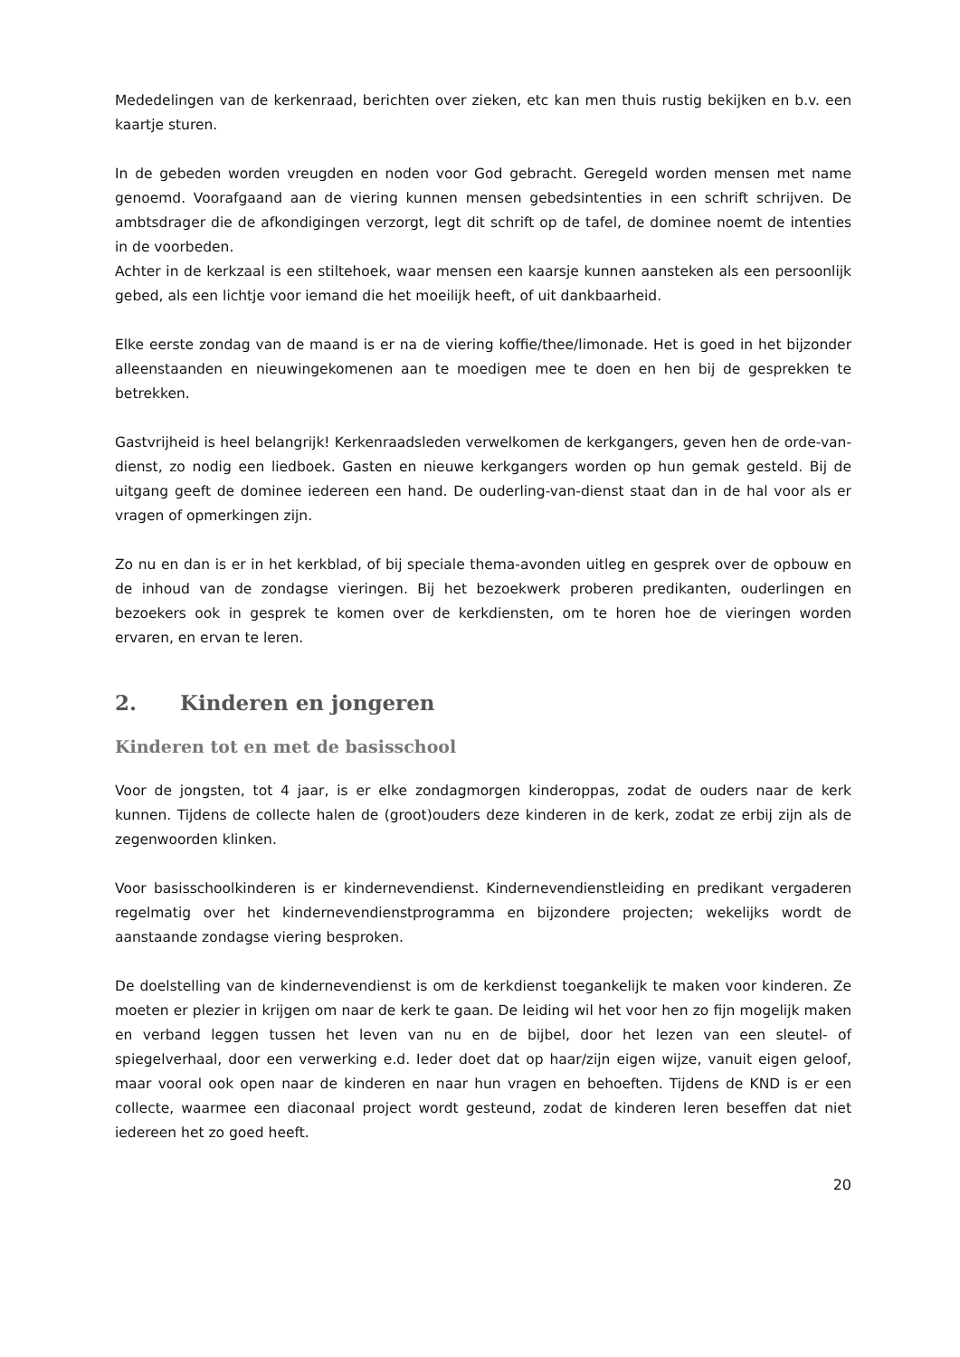Mededelingen van de kerkenraad, berichten over zieken, etc kan men thuis rustig bekijken en b.v. een kaartje sturen.
In de gebeden worden vreugden en noden voor God gebracht. Geregeld worden mensen met name genoemd. Voorafgaand aan de viering kunnen mensen gebedsintenties in een schrift schrijven. De ambtsdrager die de afkondigingen verzorgt, legt dit schrift op de tafel, de dominee noemt de intenties in de voorbeden.
Achter in de kerkzaal is een stiltehoek, waar mensen een kaarsje kunnen aansteken als een persoonlijk gebed, als een lichtje voor iemand die het moeilijk heeft, of uit dankbaarheid.
Elke eerste zondag van de maand is er na de viering koffie/thee/limonade. Het is goed in het bijzonder alleenstaanden en nieuwingekomenen aan te moedigen mee te doen en hen bij de gesprekken te betrekken.
Gastvrijheid is heel belangrijk! Kerkenraadsleden verwelkomen de kerkgangers, geven hen de orde-van-dienst, zo nodig een liedboek. Gasten en nieuwe kerkgangers worden op hun gemak gesteld. Bij de uitgang geeft de dominee iedereen een hand. De ouderling-van-dienst staat dan in de hal voor als er vragen of opmerkingen zijn.
Zo nu en dan is er in het kerkblad, of bij speciale thema-avonden uitleg en gesprek over de opbouw en de inhoud van de zondagse vieringen. Bij het bezoekwerk proberen predikanten, ouderlingen en bezoekers ook in gesprek te komen over de kerkdiensten, om te horen hoe de vieringen worden ervaren, en ervan te leren.
2. Kinderen en jongeren
Kinderen tot en met de basisschool
Voor de jongsten, tot 4 jaar, is er elke zondagmorgen kinderoppas, zodat de ouders naar de kerk kunnen. Tijdens de collecte halen de (groot)ouders deze kinderen in de kerk, zodat ze erbij zijn als de zegenwoorden klinken.
Voor basisschoolkinderen is er kindernevendienst. Kindernevendienstleiding en predikant vergaderen regelmatig over het kindernevendienstprogramma en bijzondere projecten; wekelijks wordt de aanstaande zondagse viering besproken.
De doelstelling van de kindernevendienst is om de kerkdienst toegankelijk te maken voor kinderen. Ze moeten er plezier in krijgen om naar de kerk te gaan. De leiding wil het voor hen zo fijn mogelijk maken en verband leggen tussen het leven van nu en de bijbel, door het lezen van een sleutel- of spiegelverhaal, door een verwerking e.d. Ieder doet dat op haar/zijn eigen wijze, vanuit eigen geloof, maar vooral ook open naar de kinderen en naar hun vragen en behoeften. Tijdens de KND is er een collecte, waarmee een diaconaal project wordt gesteund, zodat de kinderen leren beseffen dat niet iedereen het zo goed heeft.
20